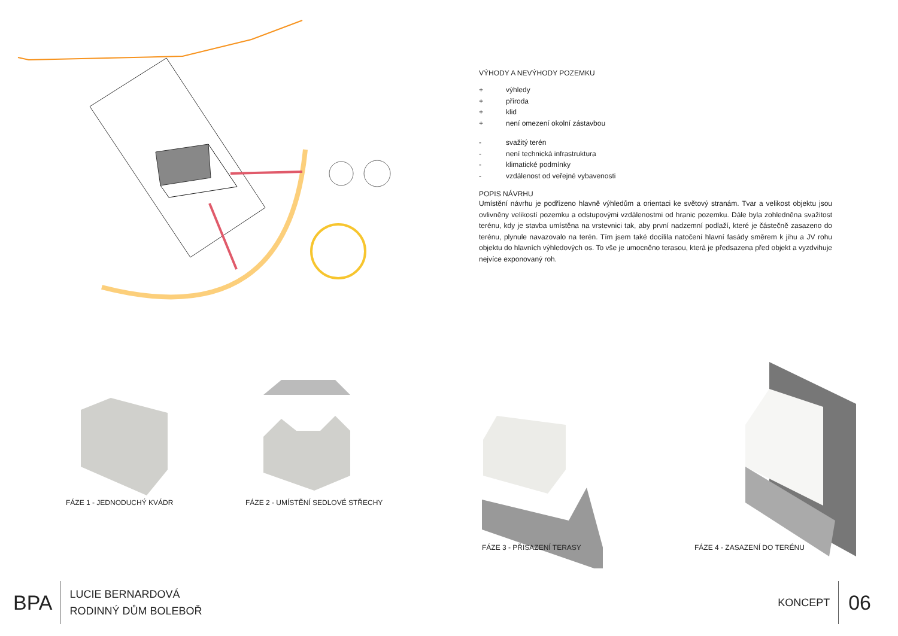VÝHODY A NEVÝHODY POZEMKU
+ výhledy
+ příroda
+ klid
+ není omezení okolní zástavbou
- svažitý terén
- není technická infrastruktura
- klimatické podmínky
- vzdálenost od veřejné vybavenosti
POPIS NÁVRHU
Umístění návrhu je podřízeno hlavně výhledům a orientaci ke světový stranám. Tvar a velikost objektu jsou ovlivněny velikostí pozemku a odstupovými vzdálenostmi od hranic pozemku. Dále byla zohledněna svažitost terénu, kdy je stavba umístěna na vrstevnici tak, aby první nadzemní podlaží, které je částečně zasazeno do terénu, plynule navazovalo na terén. Tím jsem také docílila natočení hlavní fasády směrem k jihu a JV rohu objektu do hlavních výhledových os. To vše je umocněno terasou, která je předsazena před objekt a vyzdvihuje nejvíce exponovaný roh.
FÁZE 1 - JEDNODUCHÝ KVÁDR
FÁZE 2 - UMÍSTĚNÍ SEDLOVÉ STŘECHY
FÁZE 3 - PŘISAZENÍ TERASY
FÁZE 4 - ZASAZENÍ DO TERÉNU
BPA
LUCIE BERNARDOVÁ
RODINNÝ DŮM BOLEBOŘ
KONCEPT
06